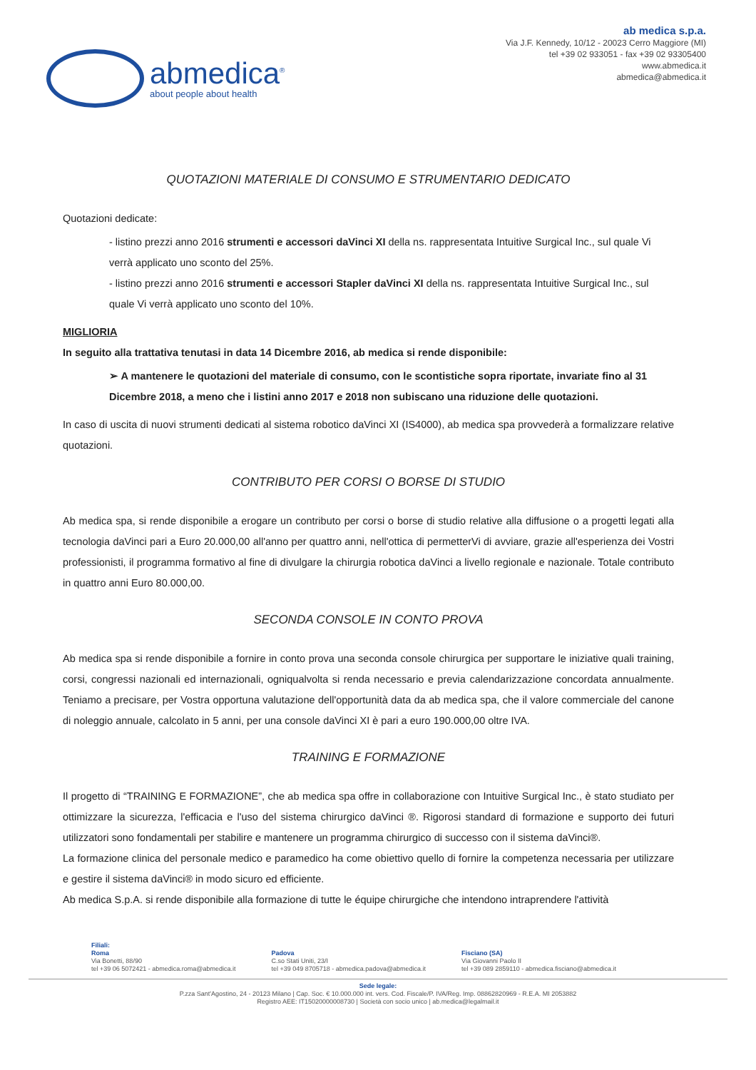abmedica<sup>®</sup>
about people about health
ab medica s.p.a.
Via J.F. Kennedy, 10/12 - 20023 Cerro Maggiore (MI)
tel +39 02 933051 - fax +39 02 93305400
www.abmedica.it
abmedica@abmedica.it
QUOTAZIONI MATERIALE DI CONSUMO E STRUMENTARIO DEDICATO
Quotazioni dedicate:
- listino prezzi anno 2016 strumenti e accessori daVinci XI della ns. rappresentata Intuitive Surgical Inc., sul quale Vi verrà applicato uno sconto del 25%.
- listino prezzi anno 2016 strumenti e accessori Stapler daVinci XI della ns. rappresentata Intuitive Surgical Inc., sul quale Vi verrà applicato uno sconto del 10%.
MIGLIORIA
In seguito alla trattativa tenutasi in data 14 Dicembre 2016, ab medica si rende disponibile:
➢ A mantenere le quotazioni del materiale di consumo, con le scontistiche sopra riportate, invariate fino al 31 Dicembre 2018, a meno che i listini anno 2017 e 2018 non subiscano una riduzione delle quotazioni.
In caso di uscita di nuovi strumenti dedicati al sistema robotico daVinci XI (IS4000), ab medica spa provvederà a formalizzare relative quotazioni.
CONTRIBUTO PER CORSI O BORSE DI STUDIO
Ab medica spa, si rende disponibile a erogare un contributo per corsi o borse di studio relative alla diffusione o a progetti legati alla tecnologia daVinci pari a Euro 20.000,00 all'anno per quattro anni, nell'ottica di permetterVi di avviare, grazie all'esperienza dei Vostri professionisti, il programma formativo al fine di divulgare la chirurgia robotica daVinci a livello regionale e nazionale. Totale contributo in quattro anni Euro 80.000,00.
SECONDA CONSOLE IN CONTO PROVA
Ab medica spa si rende disponibile a fornire in conto prova una seconda console chirurgica per supportare le iniziative quali training, corsi, congressi nazionali ed internazionali, ogniqualvolta si renda necessario e previa calendarizzazione concordata annualmente. Teniamo a precisare, per Vostra opportuna valutazione dell'opportunità data da ab medica spa, che il valore commerciale del canone di noleggio annuale, calcolato in 5 anni, per una console daVinci XI è pari a euro 190.000,00 oltre IVA.
TRAINING E FORMAZIONE
Il progetto di “TRAINING E FORMAZIONE”, che ab medica spa offre in collaborazione con Intuitive Surgical Inc., è stato studiato per ottimizzare la sicurezza, l'efficacia e l'uso del sistema chirurgico daVinci ®. Rigorosi standard di formazione e supporto dei futuri utilizzatori sono fondamentali per stabilire e mantenere un programma chirurgico di successo con il sistema daVinci®.
La formazione clinica del personale medico e paramedico ha come obiettivo quello di fornire la competenza necessaria per utilizzare e gestire il sistema daVinci® in modo sicuro ed efficiente.
Ab medica S.p.A. si rende disponibile alla formazione di tutte le équipe chirurgiche che intendono intraprendere l'attività
Filiali:
Roma
Via Bonetti, 88/90
tel +39 06 5072421 - abmedica.roma@abmedica.it
Padova
C.so Stati Uniti, 23/I
tel +39 049 8705718 - abmedica.padova@abmedica.it
Fisciano (SA)
Via Giovanni Paolo II
tel +39 089 2859110 - abmedica.fisciano@abmedica.it
Sede legale:
P.zza Sant'Agostino, 24 - 20123 Milano | Cap. Soc. € 10.000.000 int. vers. Cod. Fiscale/P. IVA/Reg. Imp. 08862820969 - R.E.A. MI 2053882
Registro AEE: IT15020000008730 | Società con socio unico | ab.medica@legalmail.it